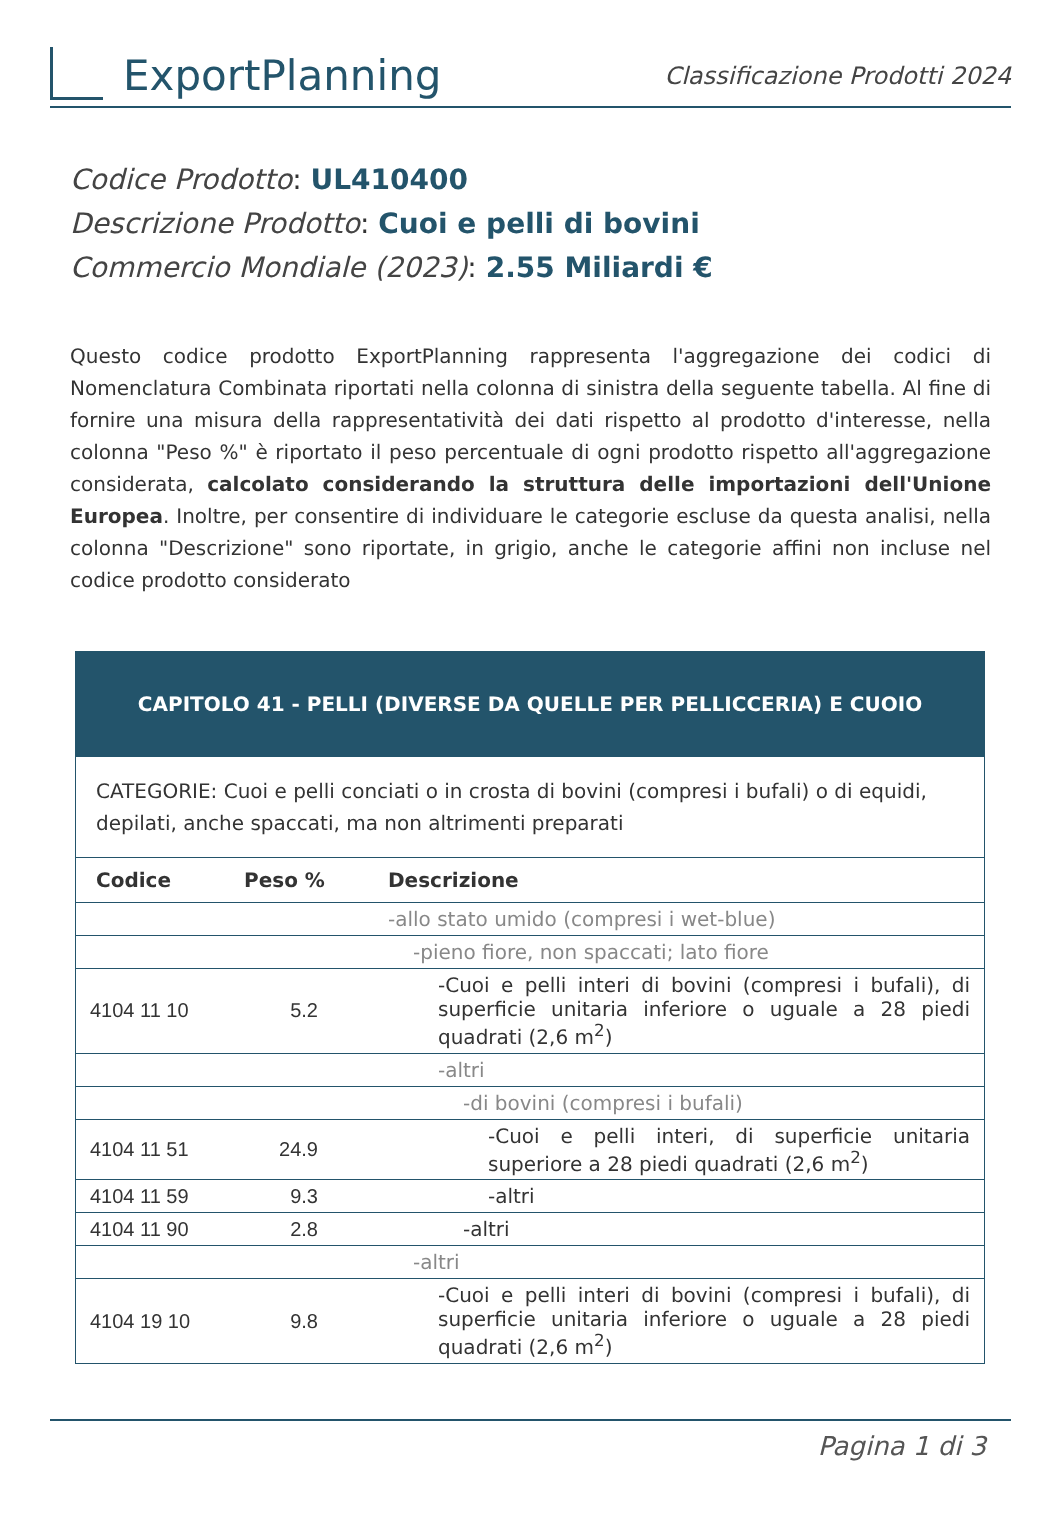ExportPlanning
Classificazione Prodotti 2024
Codice Prodotto: UL410400
Descrizione Prodotto: Cuoi e pelli di bovini
Commercio Mondiale (2023): 2.55 Miliardi €
Questo codice prodotto ExportPlanning rappresenta l'aggregazione dei codici di Nomenclatura Combinata riportati nella colonna di sinistra della seguente tabella. Al fine di fornire una misura della rappresentatività dei dati rispetto al prodotto d'interesse, nella colonna "Peso %" è riportato il peso percentuale di ogni prodotto rispetto all'aggregazione considerata, calcolato considerando la struttura delle importazioni dell'Unione Europea. Inoltre, per consentire di individuare le categorie escluse da questa analisi, nella colonna "Descrizione" sono riportate, in grigio, anche le categorie affini non incluse nel codice prodotto considerato
| CAPITOLO 41 - PELLI (DIVERSE DA QUELLE PER PELLICCERIA) E CUOIO | | |
| CATEGORIE: Cuoi e pelli conciati o in crosta di bovini (compresi i bufali) o di equidi, depilati, anche spaccati, ma non altrimenti preparati | | |
| Codice | Peso % | Descrizione |
| | | -allo stato umido (compresi i wet-blue) |
| | | -pieno fiore, non spaccati; lato fiore |
| 4104 11 10 | 5.2 | -Cuoi e pelli interi di bovini (compresi i bufali), di superficie unitaria inferiore o uguale a 28 piedi quadrati (2,6 m<sup>2</sup>) |
| | | -altri |
| | | -di bovini (compresi i bufali) |
| 4104 11 51 | 24.9 | -Cuoi e pelli interi, di superficie unitaria superiore a 28 piedi quadrati (2,6 m<sup>2</sup>) |
| 4104 11 59 | 9.3 | -altri |
| 4104 11 90 | 2.8 | -altri |
| | | -altri |
| 4104 19 10 | 9.8 | -Cuoi e pelli interi di bovini (compresi i bufali), di superficie unitaria inferiore o uguale a 28 piedi quadrati (2,6 m<sup>2</sup>) |
Pagina 1 di 3